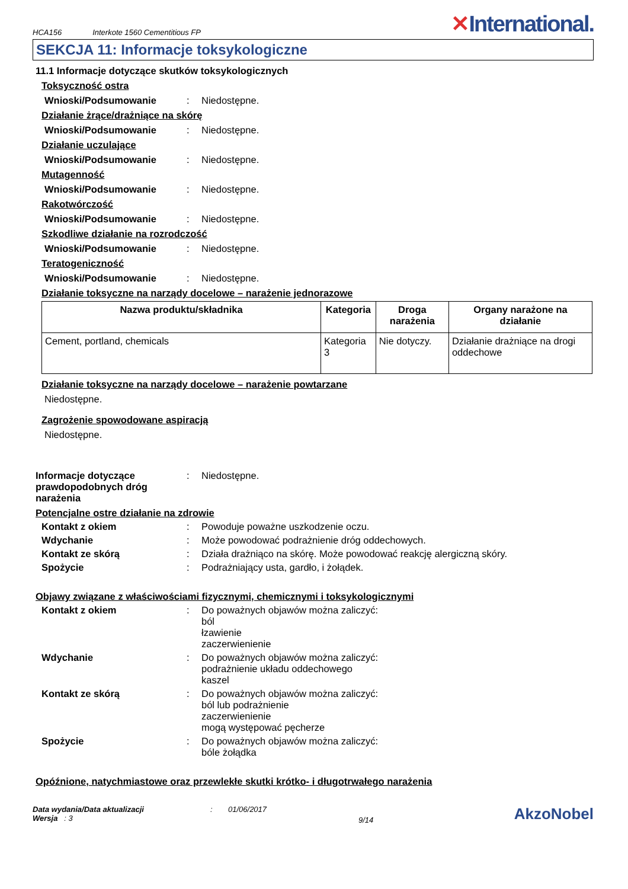HCA156 Interkote 1560 Cementitious FP
✕International.
SEKCJA 11: Informacje toksykologiczne
11.1 Informacje dotyczące skutków toksykologicznych
Toksyczność ostra
Wnioski/Podsumowanie : Niedostępne.
Działanie żrące/drażniące na skórę
Wnioski/Podsumowanie : Niedostępne.
Działanie uczulające
Wnioski/Podsumowanie : Niedostępne.
Mutagenność
Wnioski/Podsumowanie : Niedostępne.
Rakotwórczość
Wnioski/Podsumowanie : Niedostępne.
Szkodliwe działanie na rozrodczość
Wnioski/Podsumowanie : Niedostępne.
Teratogeniczność
Wnioski/Podsumowanie : Niedostępne.
Działanie toksyczne na narządy docelowe – narażenie jednorazowe
| Nazwa produktu/składnika | Kategoria | Droga narażenia | Organy narażone na działanie |
| --- | --- | --- | --- |
| Cement, portland, chemicals | Kategoria 3 | Nie dotyczy. | Działanie drażniące na drogi oddechowe |
Działanie toksyczne na narządy docelowe – narażenie powtarzane
Niedostępne.
Zagrożenie spowodowane aspiracją
Niedostępne.
Informacje dotyczące prawdopodobnych dróg narażenia
: Niedostępne.
Potencjalne ostre działanie na zdrowie
Kontakt z okiem : Powoduje poważne uszkodzenie oczu.
Wdychanie : Może powodować podrażnienie dróg oddechowych.
Kontakt ze skórą : Działa drażniąco na skórę. Może powodować reakcję alergiczną skóry.
Spożycie : Podrażniający usta, gardło, i żołądek.
Objawy związane z właściwościami fizycznymi, chemicznymi i toksykologicznymi
Kontakt z okiem : Do poważnych objawów można zaliczyć:
ból
łzawienie
zaczerwienienie
Wdychanie : Do poważnych objawów można zaliczyć:
podrażnienie układu oddechowego
kaszel
Kontakt ze skórą : Do poważnych objawów można zaliczyć:
ból lub podrażnienie
zaczerwienienie
mogą występować pęcherze
Spożycie : Do poważnych objawów można zaliczyć:
bóle żołądka
Opóźnione, natychmiastowe oraz przewlekłe skutki krótko- i długotrwałego narażenia
Data wydania/Data aktualizacji
Wersja : 3
: 01/06/2017
9/14
AkzoNobel